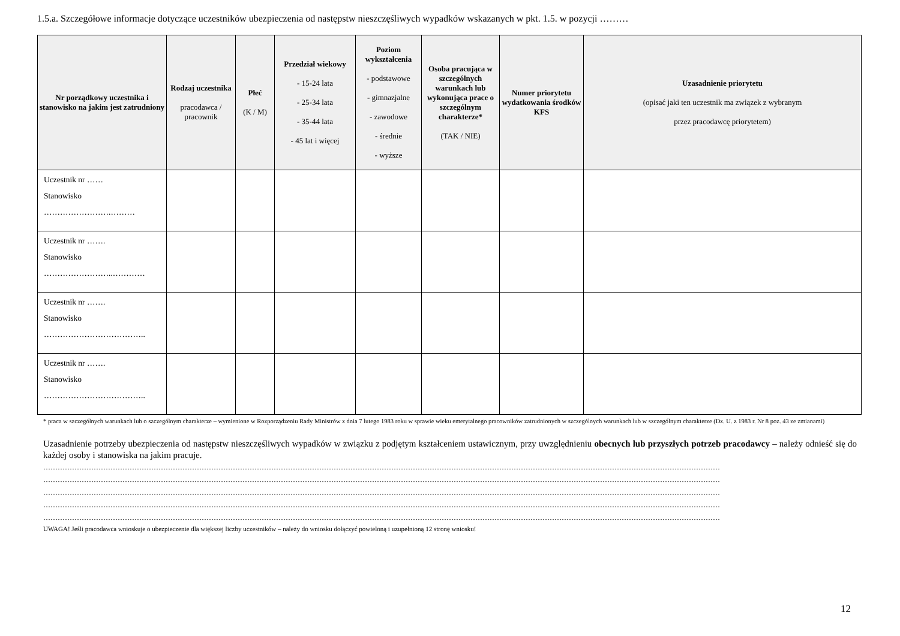1.5.a. Szczegółowe informacje dotyczące uczestników ubezpieczenia od następstw nieszczęśliwych wypadków wskazanych w pkt. 1.5. w pozycji ………
| Nr porządkowy uczestnika i stanowisko na jakim jest zatrudniony | Rodzaj uczestnika pracodawca / pracownik | Płeć (K / M) | Przedział wiekowy - 15-24 lata - 25-34 lata - 35-44 lata - 45 lat i więcej | Poziom wykształcenia - podstawowe - gimnazjalne - zawodowe - średnie - wyższe | Osoba pracująca w szczególnych warunkach lub wykonująca prace o szczególnym charakterze* (TAK / NIE) | Numer priorytetu wydatkowania środków KFS | Uzasadnienie priorytetu (opisać jaki ten uczestnik ma związek z wybranym przez pracodawcę priorytetem) |
| --- | --- | --- | --- | --- | --- | --- | --- |
| Uczestnik nr …… Stanowisko …………………….……… | | | | | | | |
| Uczestnik nr ……. Stanowisko ……………………..………… | | | | | | | |
| Uczestnik nr ……. Stanowisko ……………………………….. | | | | | | | |
| Uczestnik nr ……. Stanowisko ……………………………….. | | | | | | | |
* praca w szczególnych warunkach lub o szczególnym charakterze – wymienione w Rozporządzeniu Rady Ministrów z dnia 7 lutego 1983 roku w sprawie wieku emerytalnego pracowników zatrudnionych w szczególnych warunkach lub w szczególnym charakterze (Dz. U. z 1983 r. Nr 8 poz. 43 ze zmianami)
Uzasadnienie potrzeby ubezpieczenia od następstw nieszczęśliwych wypadków w związku z podjętym kształceniem ustawicznym, przy uwzględnieniu obecnych lub przyszłych potrzeb pracodawcy – należy odnieść się do każdej osoby i stanowiska na jakim pracuje.
…………………………………………………………………………………………………………………………………………………………………………………………………………………………………………………………
…………………………………………………………………………………………………………………………………………………………………………………………………………………………………………………………
…………………………………………………………………………………………………………………………………………………………………………………………………………………………………………………………
…………………………………………………………………………………………………………………………………………………………………………………………………………………………………………………………
…………………………………………………………………………………………………………………………………………………………………………………………………………………………………………………………
UWAGA! Jeśli pracodawca wnioskuje o ubezpieczenie dla większej liczby uczestników – należy do wniosku dołączyć powieloną i uzupełnioną 12 stronę wniosku!
12